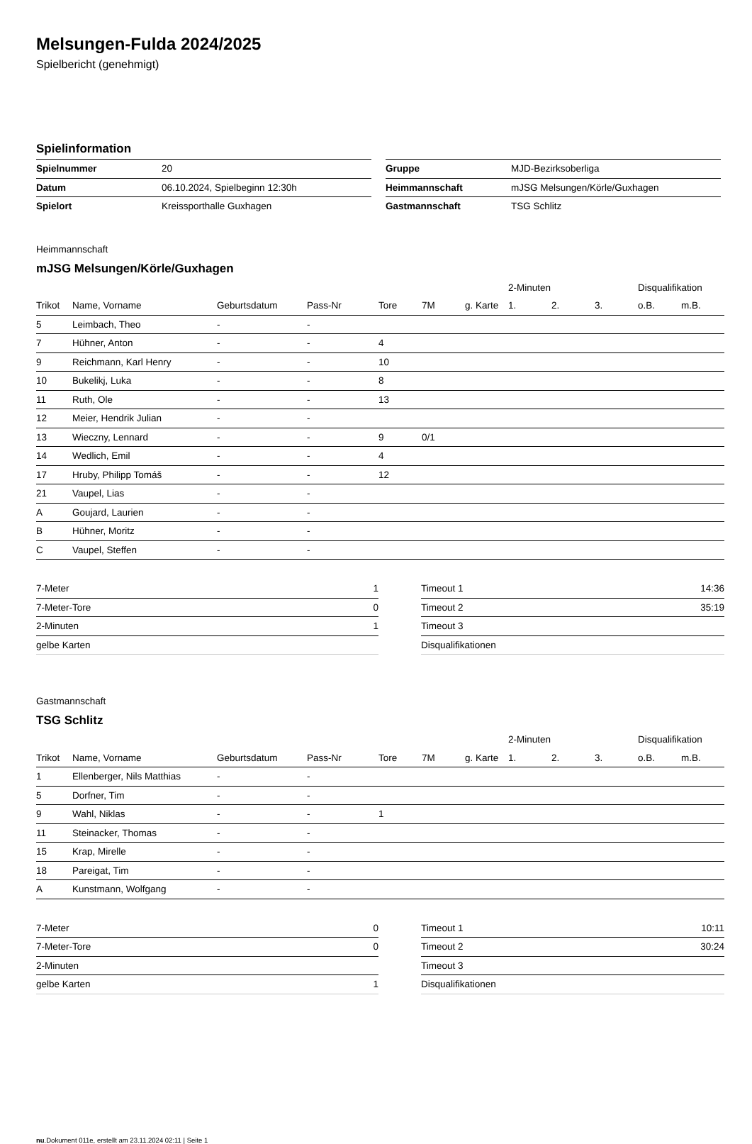Melsungen-Fulda 2024/2025
Spielbericht (genehmigt)
Spielinformation
| Spielnummer | 20 |
| Datum | 06.10.2024, Spielbeginn 12:30h |
| Spielort | Kreissporthalle Guxhagen |
| Gruppe | MJD-Bezirksoberliga |
| Heimmannschaft | mJSG Melsungen/Körle/Guxhagen |
| Gastmannschaft | TSG Schlitz |
Heimmannschaft
mJSG Melsungen/Körle/Guxhagen
| | | | | | | | 2-Minuten | | | Disqualifikation | |
| --- | --- | --- | --- | --- | --- | --- | --- | --- | --- | --- | --- |
| Trikot | Name, Vorname | Geburtsdatum | Pass-Nr | Tore | 7M | g. Karte | 1. | 2. | 3. | o.B. | m.B. |
| 5 | Leimbach, Theo | - | - | | | | | | | | |
| 7 | Hühner, Anton | - | - | 4 | | | | | | | |
| 9 | Reichmann, Karl Henry | - | - | 10 | | | | | | | |
| 10 | Bukelikj, Luka | - | - | 8 | | | | | | | |
| 11 | Ruth, Ole | - | - | 13 | | | | | | | |
| 12 | Meier, Hendrik Julian | - | - | | | | | | | | |
| 13 | Wieczny, Lennard | - | - | 9 | 0/1 | | | | | | |
| 14 | Wedlich, Emil | - | - | 4 | | | | | | | |
| 17 | Hruby, Philipp Tomáš | - | - | 12 | | | | | | | |
| 21 | Vaupel, Lias | - | - | | | | | | | | |
| A | Goujard, Laurien | - | - | | | | | | | | |
| B | Hühner, Moritz | - | - | | | | | | | | |
| C | Vaupel, Steffen | - | - | | | | | | | | |
| 7-Meter | 1 |
| 7-Meter-Tore | 0 |
| 2-Minuten | 1 |
| gelbe Karten | |
| Timeout 1 | 14:36 |
| Timeout 2 | 35:19 |
| Timeout 3 | |
| Disqualifikationen | |
Gastmannschaft
TSG Schlitz
| | | | | | | | 2-Minuten | | | Disqualifikation | |
| --- | --- | --- | --- | --- | --- | --- | --- | --- | --- | --- | --- |
| Trikot | Name, Vorname | Geburtsdatum | Pass-Nr | Tore | 7M | g. Karte | 1. | 2. | 3. | o.B. | m.B. |
| 1 | Ellenberger, Nils Matthias | - | - | | | | | | | | |
| 5 | Dorfner, Tim | - | - | | | | | | | | |
| 9 | Wahl, Niklas | - | - | 1 | | | | | | | |
| 11 | Steinacker, Thomas | - | - | | | | | | | | |
| 15 | Krap, Mirelle | - | - | | | | | | | | |
| 18 | Pareigat, Tim | - | - | | | | | | | | |
| A | Kunstmann, Wolfgang | - | - | | | | | | | | |
| 7-Meter | 0 |
| 7-Meter-Tore | 0 |
| 2-Minuten | |
| gelbe Karten | 1 |
| Timeout 1 | 10:11 |
| Timeout 2 | 30:24 |
| Timeout 3 | |
| Disqualifikationen | |
nu.Dokument 011e, erstellt am 23.11.2024 02:11 | Seite 1